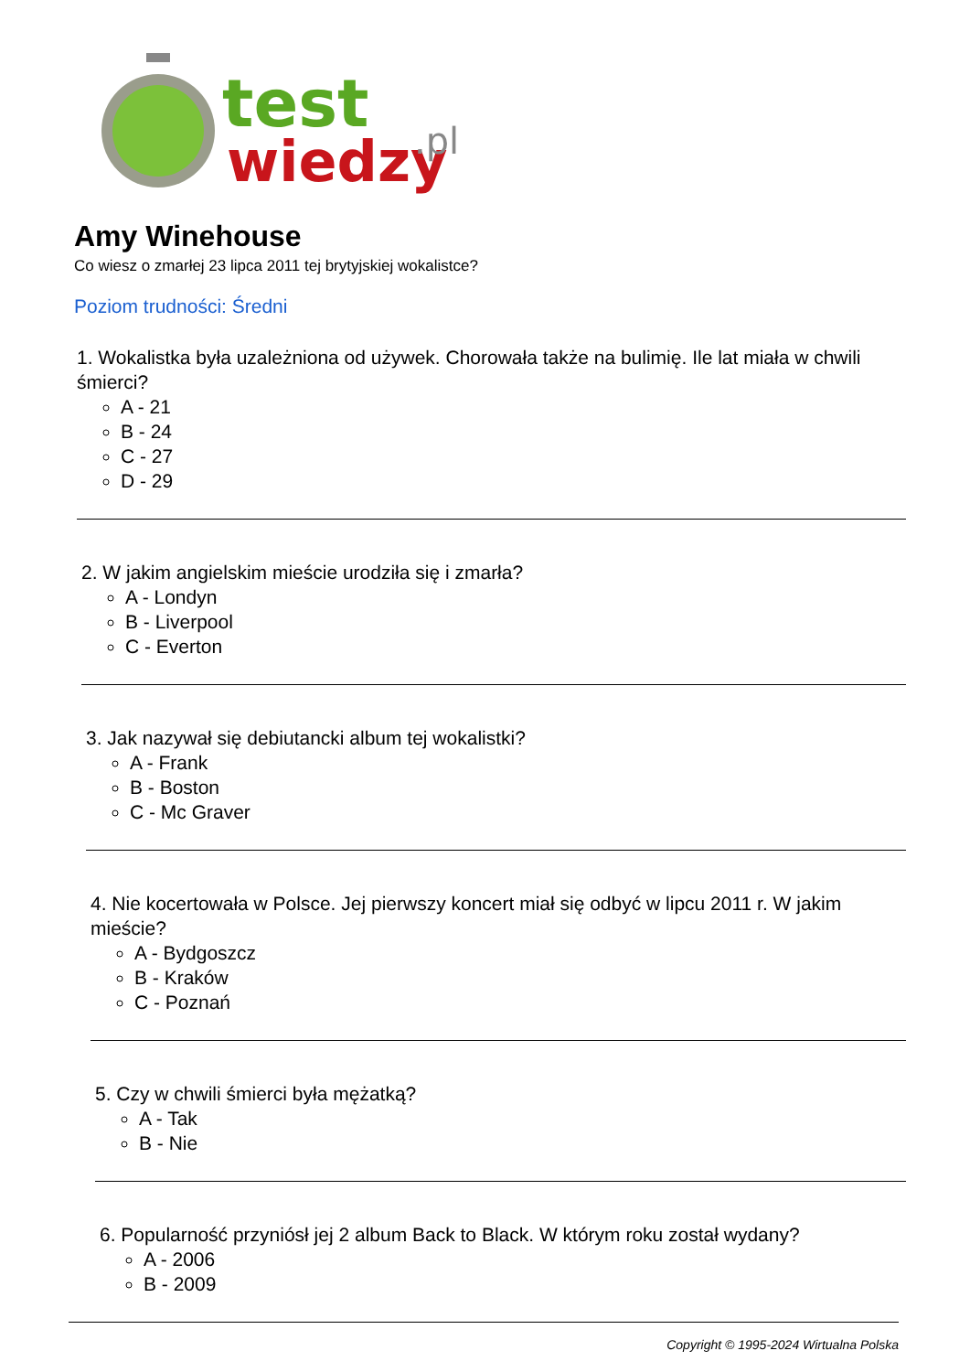test
wiedzy
.pl
Amy Winehouse
Co wiesz o zmarłej 23 lipca 2011 tej brytyjskiej wokalistce?
Poziom trudności: Średni
1. Wokalistka była uzależniona od używek. Chorowała także na bulimię. Ile lat miała w chwili śmierci?
A - 21
B - 24
C - 27
D - 29
2. W jakim angielskim mieście urodziła się i zmarła?
A - Londyn
B - Liverpool
C - Everton
3. Jak nazywał się debiutancki album tej wokalistki?
A - Frank
B - Boston
C - Mc Graver
4. Nie kocertowała w Polsce. Jej pierwszy koncert miał się odbyć w lipcu 2011 r. W jakim mieście?
A - Bydgoszcz
B - Kraków
C - Poznań
5. Czy w chwili śmierci była mężatką?
A - Tak
B - Nie
6. Popularność przyniósł jej 2 album Back to Black. W którym roku został wydany?
A - 2006
B - 2009
Copyright © 1995-2024 Wirtualna Polska